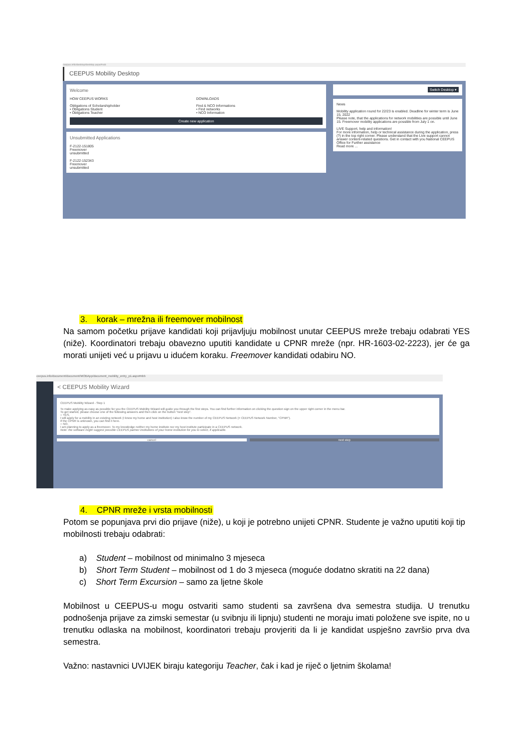ceepus.info/desktop/desktop.aspx#nob
CEEPUS Mobility Desktop
Welcome
HOW CEEPUS WORKS
Obligations of Scholarshipholder
• Obligations Student
• Obligations Teacher
DOWNLOADS
Find & NCO Informations
• Find networks
• NCO Information
Create new application
Unsubmitted Applications
F-2122-151805
Freemover
unsubmitted
F-2122-152343
Freemover
unsubmitted
Switch Desktop ▾
News
Mobility application round for 22/23 is enabled. Deadline for winter term is June 15, 2022
Please note, that the applications for network mobilities are possible until June 15. Freemover mobility applications are possible from July 1 on.
LIVE Support, help and information!
For more information, help or technical assistance during the application, press (?) in the top right corner. Please understand that the Live support cannot answer content-related questions. Get in contact with you National CEEPUS Office for Further assistance
Read more ...
3. korak – mrežna ili freemover mobilnost
Na samom početku prijave kandidati koji prijavljuju mobilnost unutar CEEPUS mreže trebaju odabrati YES (niže). Koordinatori trebaju obavezno uputiti kandidate u CPNR mreže (npr. HR-1603-02-2223), jer će ga morati unijeti već u prijavu u idućem koraku. Freemover kandidati odabiru NO.
ceepus.info/document/document/MOBApp/document_mobility_entry_p1.aspx#nbb
< CEEPUS Mobility Wizard
CEEPUS Mobility Wizard - Step 1
To make applying as easy as possible for you the CEEPUS Mobility Wizard will guide you through the first steps. You can find further information on clicking the question sign on the upper right corner in the menu bar.
To get started, please choose one of the following answers and then click on the button "next step".
○ YES,
I will apply for a mobility in an existing network (I know my home and host institution) I also know the number of my CEEPUS Network (= CEEPUS Network Number, "CPNR").
If the CPNR is unknown, you can find it here.
○ NO,
I am planning to apply as a freemover. To my knowledge neither my home institute nor my host institute participate in a CEEPUS network.
Note: the software might suggest possible CEEPUS partner institutions of your home institution for you to select, if applicable.
cancel next step
4. CPNR mreže i vrsta mobilnosti
Potom se popunjava prvi dio prijave (niže), u koji je potrebno unijeti CPNR. Studente je važno uputiti koji tip mobilnosti trebaju odabrati:
a) Student – mobilnost od minimalno 3 mjeseca
b) Short Term Student – mobilnost od 1 do 3 mjeseca (moguće dodatno skratiti na 22 dana)
c) Short Term Excursion – samo za ljetne škole
Mobilnost u CEEPUS-u mogu ostvariti samo studenti sa završena dva semestra studija. U trenutku podnošenja prijave za zimski semestar (u svibnju ili lipnju) studenti ne moraju imati položene sve ispite, no u trenutku odlaska na mobilnost, koordinatori trebaju provjeriti da li je kandidat uspješno završio prva dva semestra.
Važno: nastavnici UVIJEK biraju kategoriju Teacher, čak i kad je riječ o ljetnim školama!